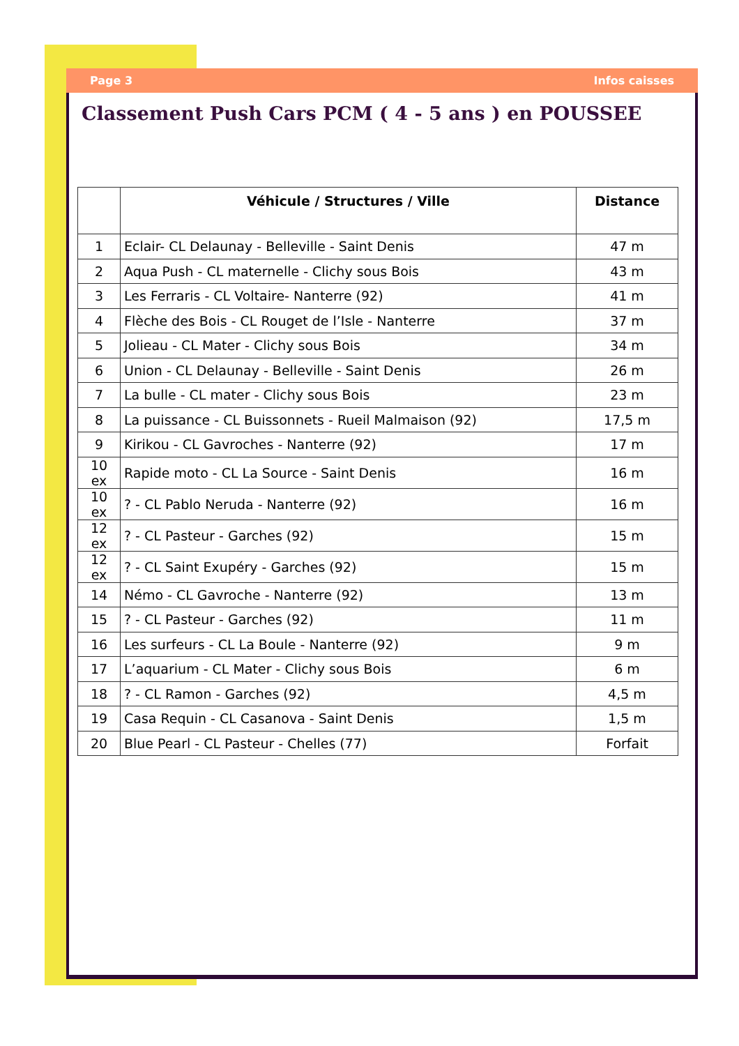Page 3 Infos caisses
Classement Push Cars PCM ( 4 - 5 ans ) en POUSSEE
| | Véhicule / Structures / Ville | Distance |
| --- | --- | --- |
| 1 | Eclair- CL Delaunay - Belleville - Saint Denis | 47 m |
| 2 | Aqua Push - CL maternelle - Clichy sous Bois | 43 m |
| 3 | Les Ferraris - CL Voltaire- Nanterre (92) | 41 m |
| 4 | Flèche des Bois - CL Rouget de l’Isle - Nanterre | 37 m |
| 5 | Jolieau - CL Mater - Clichy sous Bois | 34 m |
| 6 | Union - CL Delaunay - Belleville - Saint Denis | 26 m |
| 7 | La bulle - CL mater - Clichy sous Bois | 23 m |
| 8 | La puissance - CL Buissonnets - Rueil Malmaison (92) | 17,5 m |
| 9 | Kirikou - CL Gavroches - Nanterre (92) | 17 m |
| 10 ex | Rapide moto - CL La Source - Saint Denis | 16 m |
| 10 ex | ? - CL Pablo Neruda - Nanterre (92) | 16 m |
| 12 ex | ? - CL Pasteur - Garches (92) | 15 m |
| 12 ex | ? - CL Saint Exupéry - Garches (92) | 15 m |
| 14 | Némo - CL Gavroche - Nanterre (92) | 13 m |
| 15 | ? - CL Pasteur - Garches (92) | 11 m |
| 16 | Les surfeurs - CL La Boule - Nanterre (92) | 9 m |
| 17 | L’aquarium - CL Mater - Clichy sous Bois | 6 m |
| 18 | ? - CL Ramon - Garches (92) | 4,5 m |
| 19 | Casa Requin - CL Casanova - Saint Denis | 1,5 m |
| 20 | Blue Pearl - CL Pasteur - Chelles (77) | Forfait |